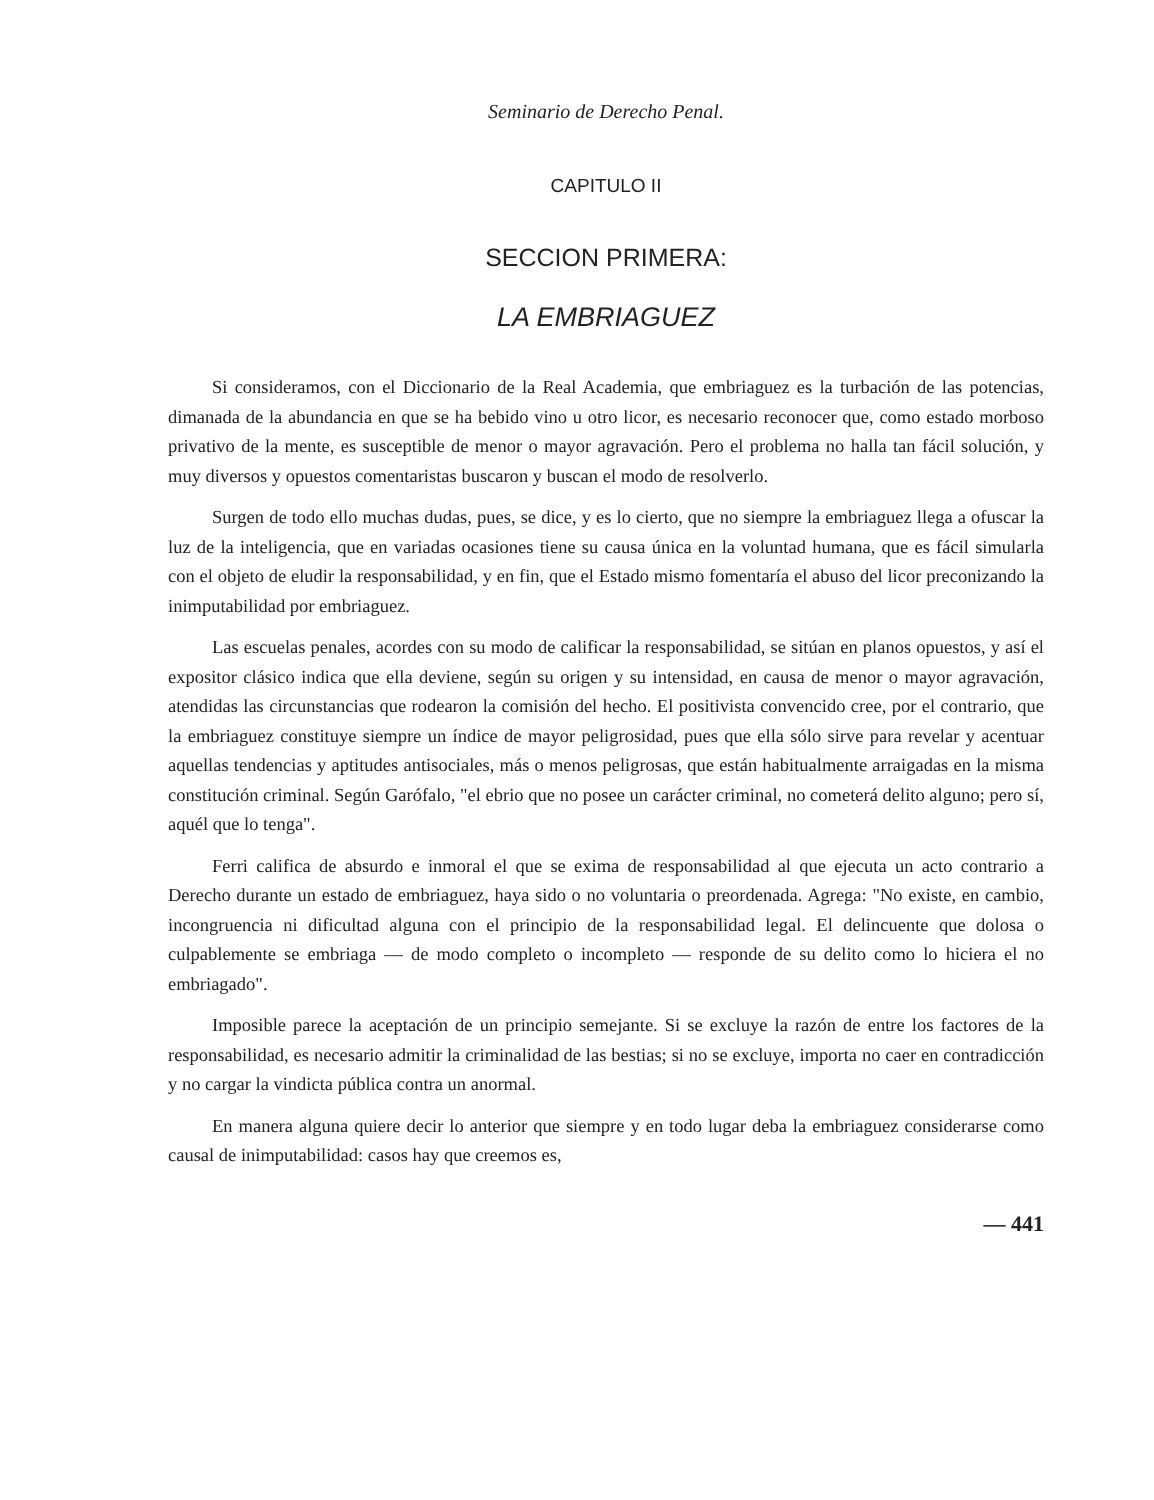Seminario de Derecho Penal.
CAPITULO II
SECCION PRIMERA:
LA EMBRIAGUEZ
Si consideramos, con el Diccionario de la Real Academia, que embriaguez es la turbación de las potencias, dimanada de la abundancia en que se ha bebido vino u otro licor, es necesario reconocer que, como estado morboso privativo de la mente, es susceptible de menor o mayor agravación. Pero el problema no halla tan fácil solución, y muy diversos y opuestos comentaristas buscaron y buscan el modo de resolverlo.
Surgen de todo ello muchas dudas, pues, se dice, y es lo cierto, que no siempre la embriaguez llega a ofuscar la luz de la inteligencia, que en variadas ocasiones tiene su causa única en la voluntad humana, que es fácil simularla con el objeto de eludir la responsabilidad, y en fin, que el Estado mismo fomentaría el abuso del licor preconizando la inimputabilidad por embriaguez.
Las escuelas penales, acordes con su modo de calificar la responsabilidad, se sitúan en planos opuestos, y así el expositor clásico indica que ella deviene, según su origen y su intensidad, en causa de menor o mayor agravación, atendidas las circunstancias que rodearon la comisión del hecho. El positivista convencido cree, por el contrario, que la embriaguez constituye siempre un índice de mayor peligrosidad, pues que ella sólo sirve para revelar y acentuar aquellas tendencias y aptitudes antisociales, más o menos peligrosas, que están habitualmente arraigadas en la misma constitución criminal. Según Garófalo, "el ebrio que no posee un carácter criminal, no cometerá delito alguno; pero sí, aquél que lo tenga".
Ferri califica de absurdo e inmoral el que se exima de responsabilidad al que ejecuta un acto contrario a Derecho durante un estado de embriaguez, haya sido o no voluntaria o preordenada. Agrega: "No existe, en cambio, incongruencia ni dificultad alguna con el principio de la responsabilidad legal. El delincuente que dolosa o culpablemente se embriaga — de modo completo o incompleto — responde de su delito como lo hiciera el no embriagado".
Imposible parece la aceptación de un principio semejante. Si se excluye la razón de entre los factores de la responsabilidad, es necesario admitir la criminalidad de las bestias; si no se excluye, importa no caer en contradicción y no cargar la vindicta pública contra un anormal.
En manera alguna quiere decir lo anterior que siempre y en todo lugar deba la embriaguez considerarse como causal de inimputabilidad: casos hay que creemos es,
— 441